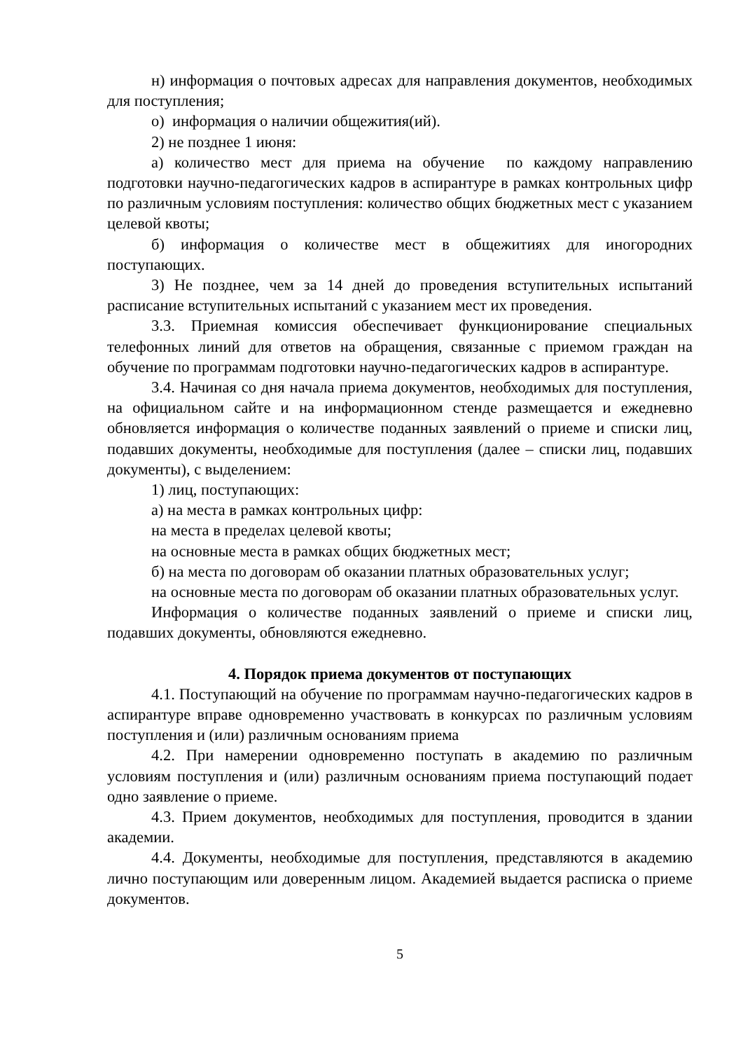н) информация о почтовых адресах для направления документов, необходимых для поступления;
о) информация о наличии общежития(ий).
2) не позднее 1 июня:
а) количество мест для приема на обучение по каждому направлению подготовки научно-педагогических кадров в аспирантуре в рамках контрольных цифр по различным условиям поступления: количество общих бюджетных мест с указанием целевой квоты;
б) информация о количестве мест в общежитиях для иногородних поступающих.
3) Не позднее, чем за 14 дней до проведения вступительных испытаний расписание вступительных испытаний с указанием мест их проведения.
3.3. Приемная комиссия обеспечивает функционирование специальных телефонных линий для ответов на обращения, связанные с приемом граждан на обучение по программам подготовки научно-педагогических кадров в аспирантуре.
3.4. Начиная со дня начала приема документов, необходимых для поступления, на официальном сайте и на информационном стенде размещается и ежедневно обновляется информация о количестве поданных заявлений о приеме и списки лиц, подавших документы, необходимые для поступления (далее – списки лиц, подавших документы), с выделением:
1) лиц, поступающих:
а) на места в рамках контрольных цифр:
на места в пределах целевой квоты;
на основные места в рамках общих бюджетных мест;
б) на места по договорам об оказании платных образовательных услуг;
на основные места по договорам об оказании платных образовательных услуг.
Информация о количестве поданных заявлений о приеме и списки лиц, подавших документы, обновляются ежедневно.
4. Порядок приема документов от поступающих
4.1. Поступающий на обучение по программам научно-педагогических кадров в аспирантуре вправе одновременно участвовать в конкурсах по различным условиям поступления и (или) различным основаниям приема
4.2. При намерении одновременно поступать в академию по различным условиям поступления и (или) различным основаниям приема поступающий подает одно заявление о приеме.
4.3. Прием документов, необходимых для поступления, проводится в здании академии.
4.4. Документы, необходимые для поступления, представляются в академию лично поступающим или доверенным лицом. Академией выдается расписка о приеме документов.
5